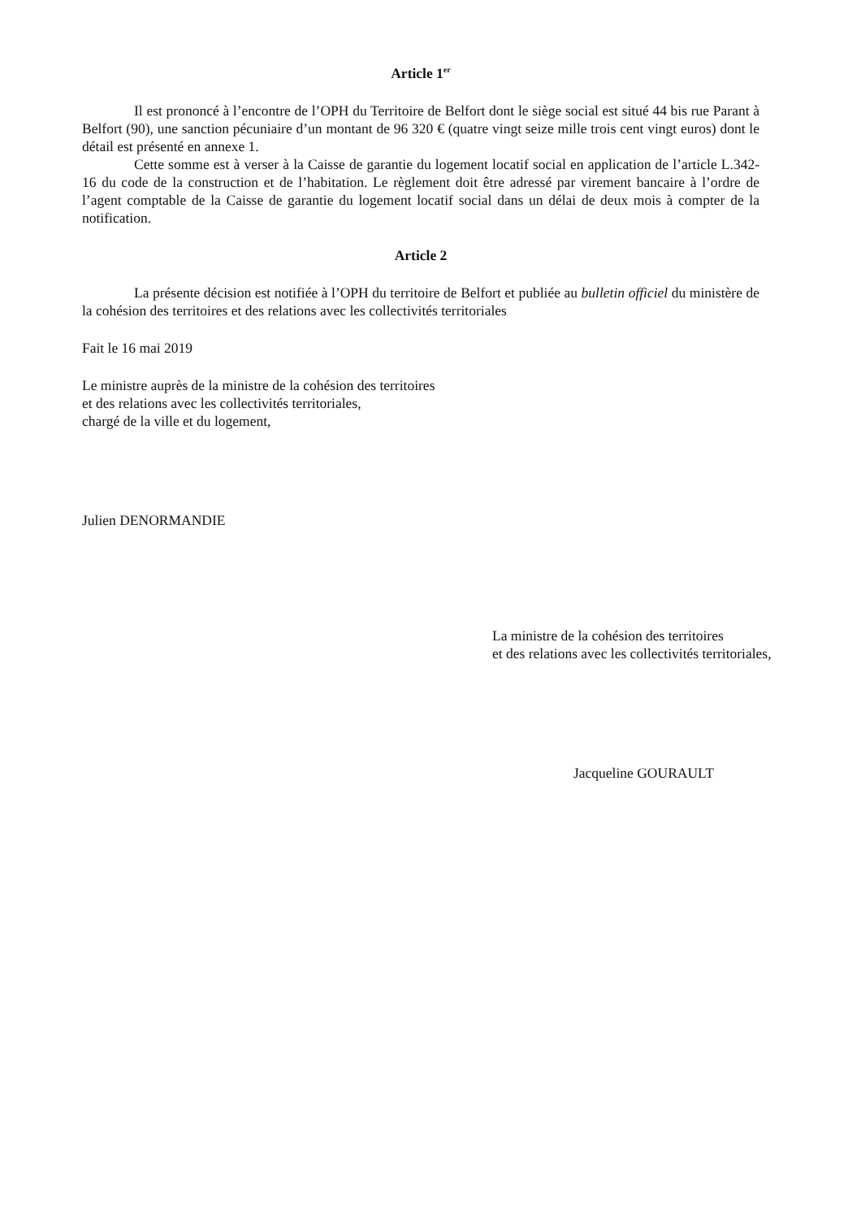Article 1<sup>er</sup>
Il est prononcé à l’encontre de l’OPH du Territoire de Belfort dont le siège social est situé 44 bis rue Parant à Belfort (90), une sanction pécuniaire d’un montant de 96 320 € (quatre vingt seize mille trois cent vingt euros) dont le détail est présenté en annexe 1.
Cette somme est à verser à la Caisse de garantie du logement locatif social en application de l’article L.342-16 du code de la construction et de l’habitation. Le règlement doit être adressé par virement bancaire à l’ordre de l’agent comptable de la Caisse de garantie du logement locatif social dans un délai de deux mois à compter de la notification.
Article 2
La présente décision est notifiée à l’OPH du territoire de Belfort et publiée au bulletin officiel du ministère de la cohésion des territoires et des relations avec les collectivités territoriales
Fait le 16 mai 2019
Le ministre auprès de la ministre de la cohésion des territoires
et des relations avec les collectivités territoriales,
chargé de la ville et du logement,
Julien DENORMANDIE
La ministre de la cohésion des territoires
et des relations avec les collectivités territoriales,
Jacqueline GOURAULT